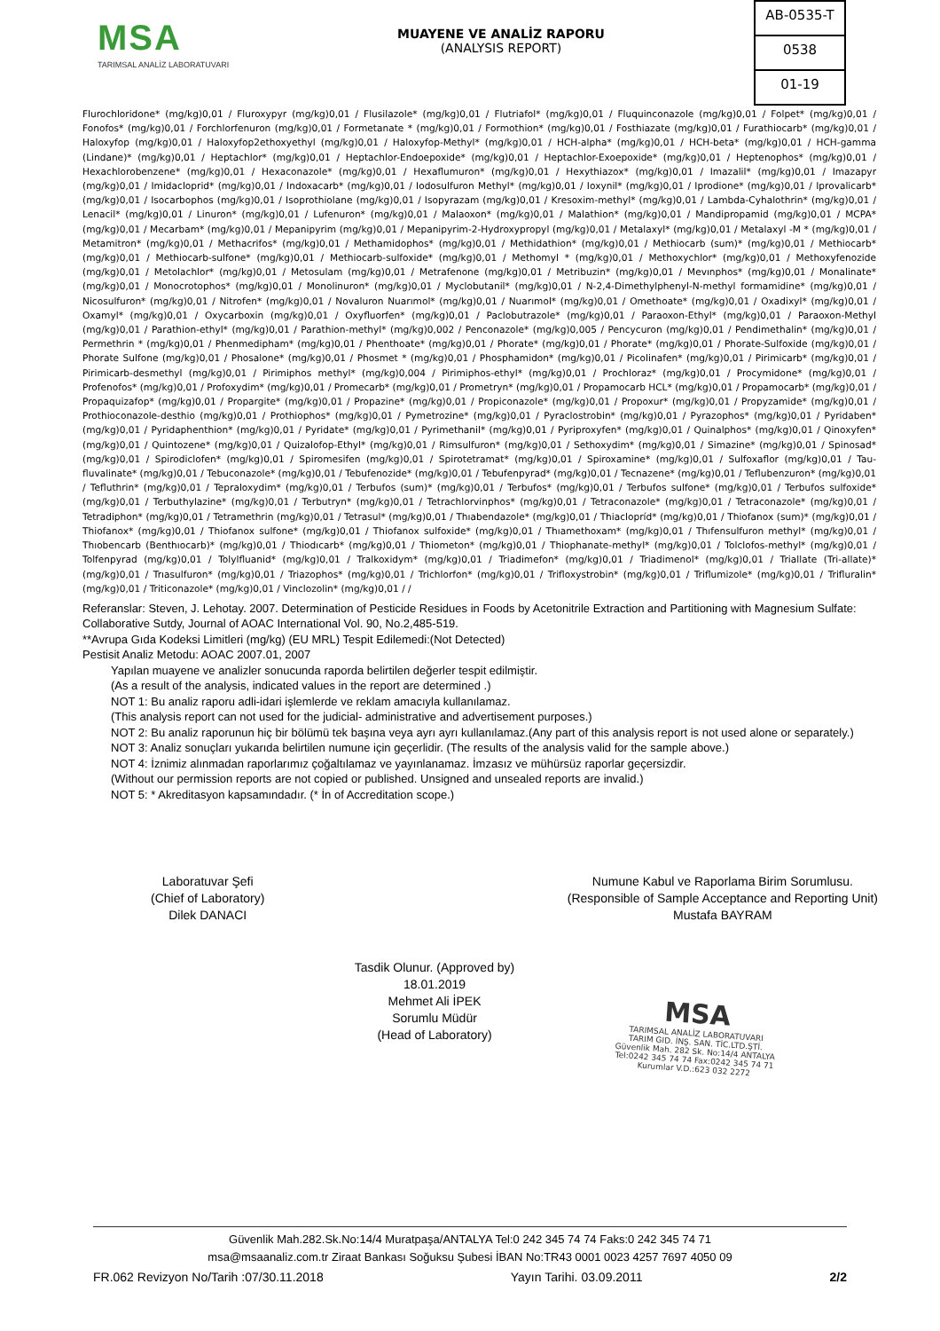MSA
TARIMSAL ANALİZ LABORATUVARI
MUAYENE VE ANALİZ RAPORU
(ANALYSIS REPORT)
AB-0535-T
0538
01-19
Flurochloridone* (mg/kg)0,01 / Fluroxypyr (mg/kg)0,01 / Flusilazole* (mg/kg)0,01 / Flutriafol* (mg/kg)0,01 / Fluquinconazole (mg/kg)0,01 / Folpet* (mg/kg)0,01 / Fonofos* (mg/kg)0,01 / Forchlorfenuron (mg/kg)0,01 / Formetanate * (mg/kg)0,01 / Formothion* (mg/kg)0,01 / Fosthiazate (mg/kg)0,01 / Furathiocarb* (mg/kg)0,01 / Haloxyfop (mg/kg)0,01 / Haloxyfop2ethoxyethyl (mg/kg)0,01 / Haloxyfop-Methyl* (mg/kg)0,01 / HCH-alpha* (mg/kg)0,01 / HCH-beta* (mg/kg)0,01 / HCH-gamma (Lindane)* (mg/kg)0,01 / Heptachlor* (mg/kg)0,01 / Heptachlor-Endoepoxide* (mg/kg)0,01 / Heptachlor-Exoepoxide* (mg/kg)0,01 / Heptenophos* (mg/kg)0,01 / Hexachlorobenzene* (mg/kg)0,01 / Hexaconazole* (mg/kg)0,01 / Hexaflumuron* (mg/kg)0,01 / Hexythiazox* (mg/kg)0,01 / Imazalil* (mg/kg)0,01 / Imazapyr (mg/kg)0,01 / Imidacloprid* (mg/kg)0,01 / Indoxacarb* (mg/kg)0,01 / Iodosulfuron Methyl* (mg/kg)0,01 / Ioxynil* (mg/kg)0,01 / Iprodione* (mg/kg)0,01 / Iprovalicarb* (mg/kg)0,01 / Isocarbophos (mg/kg)0,01 / Isoprothiolane (mg/kg)0,01 / Isopyrazam (mg/kg)0,01 / Kresoxim-methyl* (mg/kg)0,01 / Lambda-Cyhalothrin* (mg/kg)0,01 / Lenacil* (mg/kg)0,01 / Linuron* (mg/kg)0,01 / Lufenuron* (mg/kg)0,01 / Malaoxon* (mg/kg)0,01 / Malathion* (mg/kg)0,01 / Mandipropamid (mg/kg)0,01 / MCPA* (mg/kg)0,01 / Mecarbam* (mg/kg)0,01 / Mepanipyrim (mg/kg)0,01 / Mepanipyrim-2-Hydroxypropyl (mg/kg)0,01 / Metalaxyl* (mg/kg)0,01 / Metalaxyl -M * (mg/kg)0,01 / Metamitron* (mg/kg)0,01 / Methacrifos* (mg/kg)0,01 / Methamidophos* (mg/kg)0,01 / Methidathion* (mg/kg)0,01 / Methiocarb (sum)* (mg/kg)0,01 / Methiocarb* (mg/kg)0,01 / Methiocarb-sulfone* (mg/kg)0,01 / Methiocarb-sulfoxide* (mg/kg)0,01 / Methomyl * (mg/kg)0,01 / Methoxychlor* (mg/kg)0,01 / Methoxyfenozide (mg/kg)0,01 / Metolachlor* (mg/kg)0,01 / Metosulam (mg/kg)0,01 / Metrafenone (mg/kg)0,01 / Metribuzin* (mg/kg)0,01 / Mevınphos* (mg/kg)0,01 / Monalinate* (mg/kg)0,01 / Monocrotophos* (mg/kg)0,01 / Monolinuron* (mg/kg)0,01 / Myclobutanil* (mg/kg)0,01 / N-2,4-Dimethylphenyl-N-methyl formamidine* (mg/kg)0,01 / Nicosulfuron* (mg/kg)0,01 / Nitrofen* (mg/kg)0,01 / Novaluron Nuarımol* (mg/kg)0,01 / Nuarımol* (mg/kg)0,01 / Omethoate* (mg/kg)0,01 / Oxadixyl* (mg/kg)0,01 / Oxamyl* (mg/kg)0,01 / Oxycarboxin (mg/kg)0,01 / Oxyfluorfen* (mg/kg)0,01 / Paclobutrazole* (mg/kg)0,01 / Paraoxon-Ethyl* (mg/kg)0,01 / Paraoxon-Methyl (mg/kg)0,01 / Parathion-ethyl* (mg/kg)0,01 / Parathion-methyl* (mg/kg)0,002 / Penconazole* (mg/kg)0,005 / Pencycuron (mg/kg)0,01 / Pendimethalin* (mg/kg)0,01 / Permethrin * (mg/kg)0,01 / Phenmedipham* (mg/kg)0,01 / Phenthoate* (mg/kg)0,01 / Phorate* (mg/kg)0,01 / Phorate* (mg/kg)0,01 / Phorate-Sulfoxide (mg/kg)0,01 / Phorate Sulfone (mg/kg)0,01 / Phosalone* (mg/kg)0,01 / Phosmet * (mg/kg)0,01 / Phosphamidon* (mg/kg)0,01 / Picolinafen* (mg/kg)0,01 / Pirimicarb* (mg/kg)0,01 / Pirimicarb-desmethyl (mg/kg)0,01 / Pirimiphos methyl* (mg/kg)0,004 / Pirimiphos-ethyl* (mg/kg)0,01 / Prochloraz* (mg/kg)0,01 / Procymidone* (mg/kg)0,01 / Profenofos* (mg/kg)0,01 / Profoxydim* (mg/kg)0,01 / Promecarb* (mg/kg)0,01 / Prometryn* (mg/kg)0,01 / Propamocarb HCL* (mg/kg)0,01 / Propamocarb* (mg/kg)0,01 / Propaquizafop* (mg/kg)0,01 / Propargite* (mg/kg)0,01 / Propazine* (mg/kg)0,01 / Propiconazole* (mg/kg)0,01 / Propoxur* (mg/kg)0,01 / Propyzamide* (mg/kg)0,01 / Prothioconazole-desthio (mg/kg)0,01 / Prothiophos* (mg/kg)0,01 / Pymetrozine* (mg/kg)0,01 / Pyraclostrobin* (mg/kg)0,01 / Pyrazophos* (mg/kg)0,01 / Pyridaben* (mg/kg)0,01 / Pyridaphenthion* (mg/kg)0,01 / Pyridate* (mg/kg)0,01 / Pyrimethanil* (mg/kg)0,01 / Pyriproxyfen* (mg/kg)0,01 / Quinalphos* (mg/kg)0,01 / Qinoxyfen* (mg/kg)0,01 / Quintozene* (mg/kg)0,01 / Quizalofop-Ethyl* (mg/kg)0,01 / Rimsulfuron* (mg/kg)0,01 / Sethoxydim* (mg/kg)0,01 / Simazine* (mg/kg)0,01 / Spinosad* (mg/kg)0,01 / Spirodiclofen* (mg/kg)0,01 / Spiromesifen (mg/kg)0,01 / Spirotetramat* (mg/kg)0,01 / Spiroxamine* (mg/kg)0,01 / Sulfoxaflor (mg/kg)0,01 / Tau-fluvalinate* (mg/kg)0,01 / Tebuconazole* (mg/kg)0,01 / Tebufenozide* (mg/kg)0,01 / Tebufenpyrad* (mg/kg)0,01 / Tecnazene* (mg/kg)0,01 / Teflubenzuron* (mg/kg)0,01 / Tefluthrin* (mg/kg)0,01 / Tepraloxydim* (mg/kg)0,01 / Terbufos (sum)* (mg/kg)0,01 / Terbufos* (mg/kg)0,01 / Terbufos sulfone* (mg/kg)0,01 / Terbufos sulfoxide* (mg/kg)0,01 / Terbuthylazine* (mg/kg)0,01 / Terbutryn* (mg/kg)0,01 / Tetrachlorvinphos* (mg/kg)0,01 / Tetraconazole* (mg/kg)0,01 / Tetraconazole* (mg/kg)0,01 / Tetradiphon* (mg/kg)0,01 / Tetramethrin (mg/kg)0,01 / Tetrasul* (mg/kg)0,01 / Thıabendazole* (mg/kg)0,01 / Thiaclopríd* (mg/kg)0,01 / Thiofanox (sum)* (mg/kg)0,01 / Thiofanox* (mg/kg)0,01 / Thiofanox sulfone* (mg/kg)0,01 / Thiofanox sulfoxide* (mg/kg)0,01 / Thıamethoxam* (mg/kg)0,01 / Thıfensulfuron methyl* (mg/kg)0,01 / Thıobencarb (Benthıocarb)* (mg/kg)0,01 / Thiodıcarb* (mg/kg)0,01 / Thiometon* (mg/kg)0,01 / Thiophanate-methyl* (mg/kg)0,01 / Tolclofos-methyl* (mg/kg)0,01 / Tolfenpyrad (mg/kg)0,01 / Tolylfluanid* (mg/kg)0,01 / Tralkoxidym* (mg/kg)0,01 / Triadimefon* (mg/kg)0,01 / Triadimenol* (mg/kg)0,01 / Triallate (Tri-allate)* (mg/kg)0,01 / Trıasulfuron* (mg/kg)0,01 / Triazophos* (mg/kg)0,01 / Trichlorfon* (mg/kg)0,01 / Trifloxystrobin* (mg/kg)0,01 / Triflumizole* (mg/kg)0,01 / Trifluralin* (mg/kg)0,01 / Triticonazole* (mg/kg)0,01 / Vinclozolin* (mg/kg)0,01 / /
Referanslar: Steven, J. Lehotay. 2007. Determination of Pesticide Residues in Foods by Acetonitrile Extraction and Partitioning with Magnesium Sulfate: Collaborative Sutdy, Journal of AOAC International Vol. 90, No.2,485-519.
**Avrupa Gıda Kodeksi Limitleri (mg/kg) (EU MRL) Tespit Edilemedi:(Not Detected)
Pestisit Analiz Metodu: AOAC 2007.01, 2007
Yapılan muayene ve analizler sonucunda raporda belirtilen değerler tespit edilmiştir.
(As a result of the analysis, indicated values in the report are determined .)
NOT 1: Bu analiz raporu adli-idari işlemlerde ve reklam amacıyla kullanılamaz.
(This analysis report can not used for the judicial- administrative and advertisement purposes.)
NOT 2: Bu analiz raporunun hiç bir bölümü tek başına veya ayrı ayrı kullanılamaz.(Any part of this analysis report is not used alone or separately.)
NOT 3: Analiz sonuçları yukarıda belirtilen numune için geçerlidir. (The results of the analysis valid for the sample above.)
NOT 4: İznimiz alınmadan raporlarımız çoğaltılamaz ve yayınlanamaz. İmzasız ve mühürsüz raporlar geçersizdir.
(Without our permission reports are not copied or published. Unsigned and unsealed reports are invalid.)
NOT 5: * Akreditasyon kapsamındadır. (* İn of Accreditation scope.)
Laboratuvar Şefi
(Chief of Laboratory)
Dilek DANACI
Numune Kabul ve Raporlama Birim Sorumlusu.
(Responsible of Sample Acceptance and Reporting Unit)
Mustafa BAYRAM
Tasdik Olunur. (Approved by)
18.01.2019
Mehmet Ali İPEK
Sorumlu Müdür
(Head of Laboratory)
MSA
TARIMSAL ANALİZ LABORATUVARI
TARIM GID. İNŞ. SAN. TİC.LTD.ŞTİ.
Güvenlik Mah. 282 Sk. No:14/4 ANTALYA
Tel:0242 345 74 74 Fax:0242 345 74 71
Kurumlar V.D.:623 032 2272
Güvenlik Mah.282.Sk.No:14/4 Muratpaşa/ANTALYA Tel:0 242 345 74 74 Faks:0 242 345 74 71
msa@msaanaliz.com.tr Ziraat Bankası Soğuksu Şubesi İBAN No:TR43 0001 0023 4257 7697 4050 09
FR.062 Revizyon No/Tarih :07/30.11.2018 Yayın Tarihi. 03.09.2011 2/2